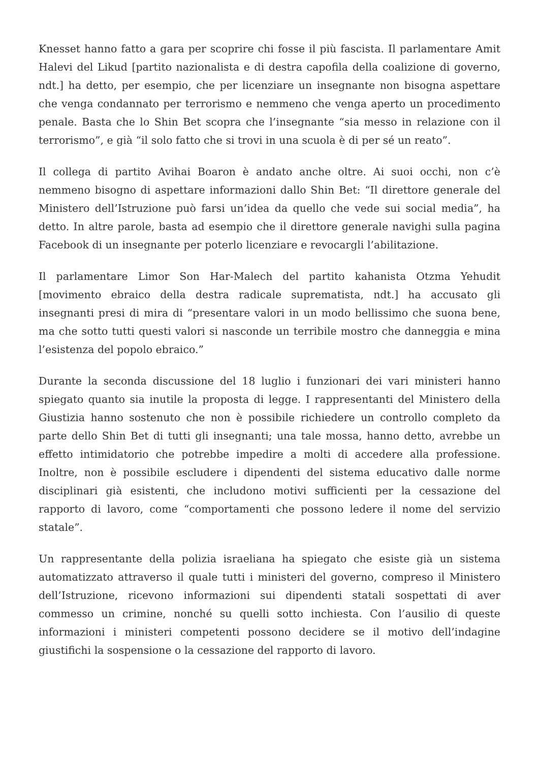Knesset hanno fatto a gara per scoprire chi fosse il più fascista. Il parlamentare Amit Halevi del Likud [partito nazionalista e di destra capofila della coalizione di governo, ndt.] ha detto, per esempio, che per licenziare un insegnante non bisogna aspettare che venga condannato per terrorismo e nemmeno che venga aperto un procedimento penale. Basta che lo Shin Bet scopra che l’insegnante “sia messo in relazione con il terrorismo”, e già “il solo fatto che si trovi in una scuola è di per sé un reato”.
Il collega di partito Avihai Boaron è andato anche oltre. Ai suoi occhi, non c’è nemmeno bisogno di aspettare informazioni dallo Shin Bet: “Il direttore generale del Ministero dell’Istruzione può farsi un’idea da quello che vede sui social media”, ha detto. In altre parole, basta ad esempio che il direttore generale navighi sulla pagina Facebook di un insegnante per poterlo licenziare e revocargli l’abilitazione.
Il parlamentare Limor Son Har-Malech del partito kahanista Otzma Yehudit [movimento ebraico della destra radicale suprematista, ndt.] ha accusato gli insegnanti presi di mira di “presentare valori in un modo bellissimo che suona bene, ma che sotto tutti questi valori si nasconde un terribile mostro che danneggia e mina l’esistenza del popolo ebraico.”
Durante la seconda discussione del 18 luglio i funzionari dei vari ministeri hanno spiegato quanto sia inutile la proposta di legge. I rappresentanti del Ministero della Giustizia hanno sostenuto che non è possibile richiedere un controllo completo da parte dello Shin Bet di tutti gli insegnanti; una tale mossa, hanno detto, avrebbe un effetto intimidatorio che potrebbe impedire a molti di accedere alla professione. Inoltre, non è possibile escludere i dipendenti del sistema educativo dalle norme disciplinari già esistenti, che includono motivi sufficienti per la cessazione del rapporto di lavoro, come “comportamenti che possono ledere il nome del servizio statale”.
Un rappresentante della polizia israeliana ha spiegato che esiste già un sistema automatizzato attraverso il quale tutti i ministeri del governo, compreso il Ministero dell’Istruzione, ricevono informazioni sui dipendenti statali sospettati di aver commesso un crimine, nonché su quelli sotto inchiesta. Con l’ausilio di queste informazioni i ministeri competenti possono decidere se il motivo dell’indagine giustifichi la sospensione o la cessazione del rapporto di lavoro.